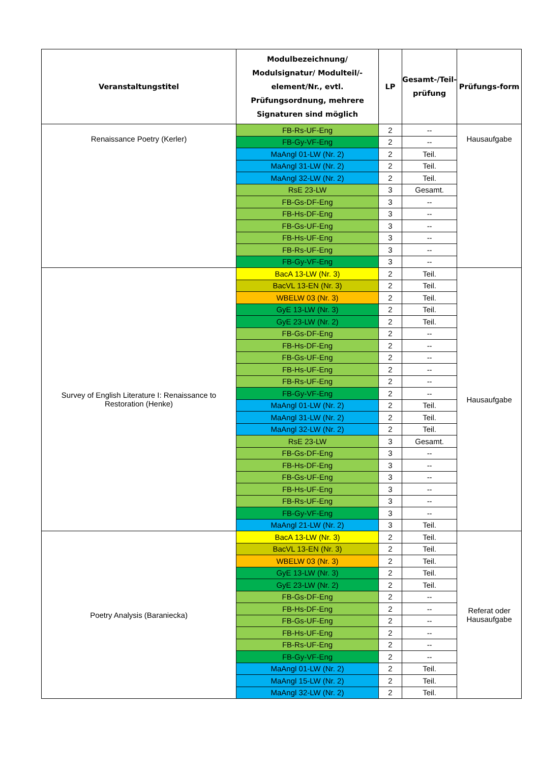| Veranstaltungstitel | Modulbezeichnung/ Modulsignatur/ Modulteil/-element/Nr., evtl. Prüfungsordnung, mehrere Signaturen sind möglich | LP | Gesamt-/Teil-prüfung | Prüfungs-form |
| --- | --- | --- | --- | --- |
| Renaissance Poetry (Kerler) | FB-Rs-UF-Eng | 2 | -- | Hausaufgabe |
| | FB-Gy-VF-Eng | 2 | -- | |
| | MaAngl 01-LW (Nr. 2) | 2 | Teil. | |
| | MaAngl 31-LW (Nr. 2) | 2 | Teil. | |
| | MaAngl 32-LW (Nr. 2) | 2 | Teil. | |
| | RsE 23-LW | 3 | Gesamt. | |
| | FB-Gs-DF-Eng | 3 | -- | |
| | FB-Hs-DF-Eng | 3 | -- | |
| | FB-Gs-UF-Eng | 3 | -- | |
| | FB-Hs-UF-Eng | 3 | -- | |
| | FB-Rs-UF-Eng | 3 | -- | |
| | FB-Gy-VF-Eng | 3 | -- | |
| Survey of English Literature I: Renaissance to Restoration (Henke) | BacA 13-LW (Nr. 3) | 2 | Teil. | Hausaufgabe |
| | BacVL 13-EN (Nr. 3) | 2 | Teil. | |
| | WBELW 03 (Nr. 3) | 2 | Teil. | |
| | GyE 13-LW (Nr. 3) | 2 | Teil. | |
| | GyE 23-LW (Nr. 2) | 2 | Teil. | |
| | FB-Gs-DF-Eng | 2 | -- | |
| | FB-Hs-DF-Eng | 2 | -- | |
| | FB-Gs-UF-Eng | 2 | -- | |
| | FB-Hs-UF-Eng | 2 | -- | |
| | FB-Rs-UF-Eng | 2 | -- | |
| | FB-Gy-VF-Eng | 2 | -- | |
| | MaAngl 01-LW (Nr. 2) | 2 | Teil. | |
| | MaAngl 31-LW (Nr. 2) | 2 | Teil. | |
| | MaAngl 32-LW (Nr. 2) | 2 | Teil. | |
| | RsE 23-LW | 3 | Gesamt. | |
| | FB-Gs-DF-Eng | 3 | -- | |
| | FB-Hs-DF-Eng | 3 | -- | |
| | FB-Gs-UF-Eng | 3 | -- | |
| | FB-Hs-UF-Eng | 3 | -- | |
| | FB-Rs-UF-Eng | 3 | -- | |
| | FB-Gy-VF-Eng | 3 | -- | |
| | MaAngl 21-LW (Nr. 2) | 3 | Teil. | |
| Poetry Analysis (Baraniecka) | BacA 13-LW (Nr. 3) | 2 | Teil. | Referat oder Hausaufgabe |
| | BacVL 13-EN (Nr. 3) | 2 | Teil. | |
| | WBELW 03 (Nr. 3) | 2 | Teil. | |
| | GyE 13-LW (Nr. 3) | 2 | Teil. | |
| | GyE 23-LW (Nr. 2) | 2 | Teil. | |
| | FB-Gs-DF-Eng | 2 | -- | |
| | FB-Hs-DF-Eng | 2 | -- | |
| | FB-Gs-UF-Eng | 2 | -- | |
| | FB-Hs-UF-Eng | 2 | -- | |
| | FB-Rs-UF-Eng | 2 | -- | |
| | FB-Gy-VF-Eng | 2 | -- | |
| | MaAngl 01-LW (Nr. 2) | 2 | Teil. | |
| | MaAngl 15-LW (Nr. 2) | 2 | Teil. | |
| | MaAngl 32-LW (Nr. 2) | 2 | Teil. | |